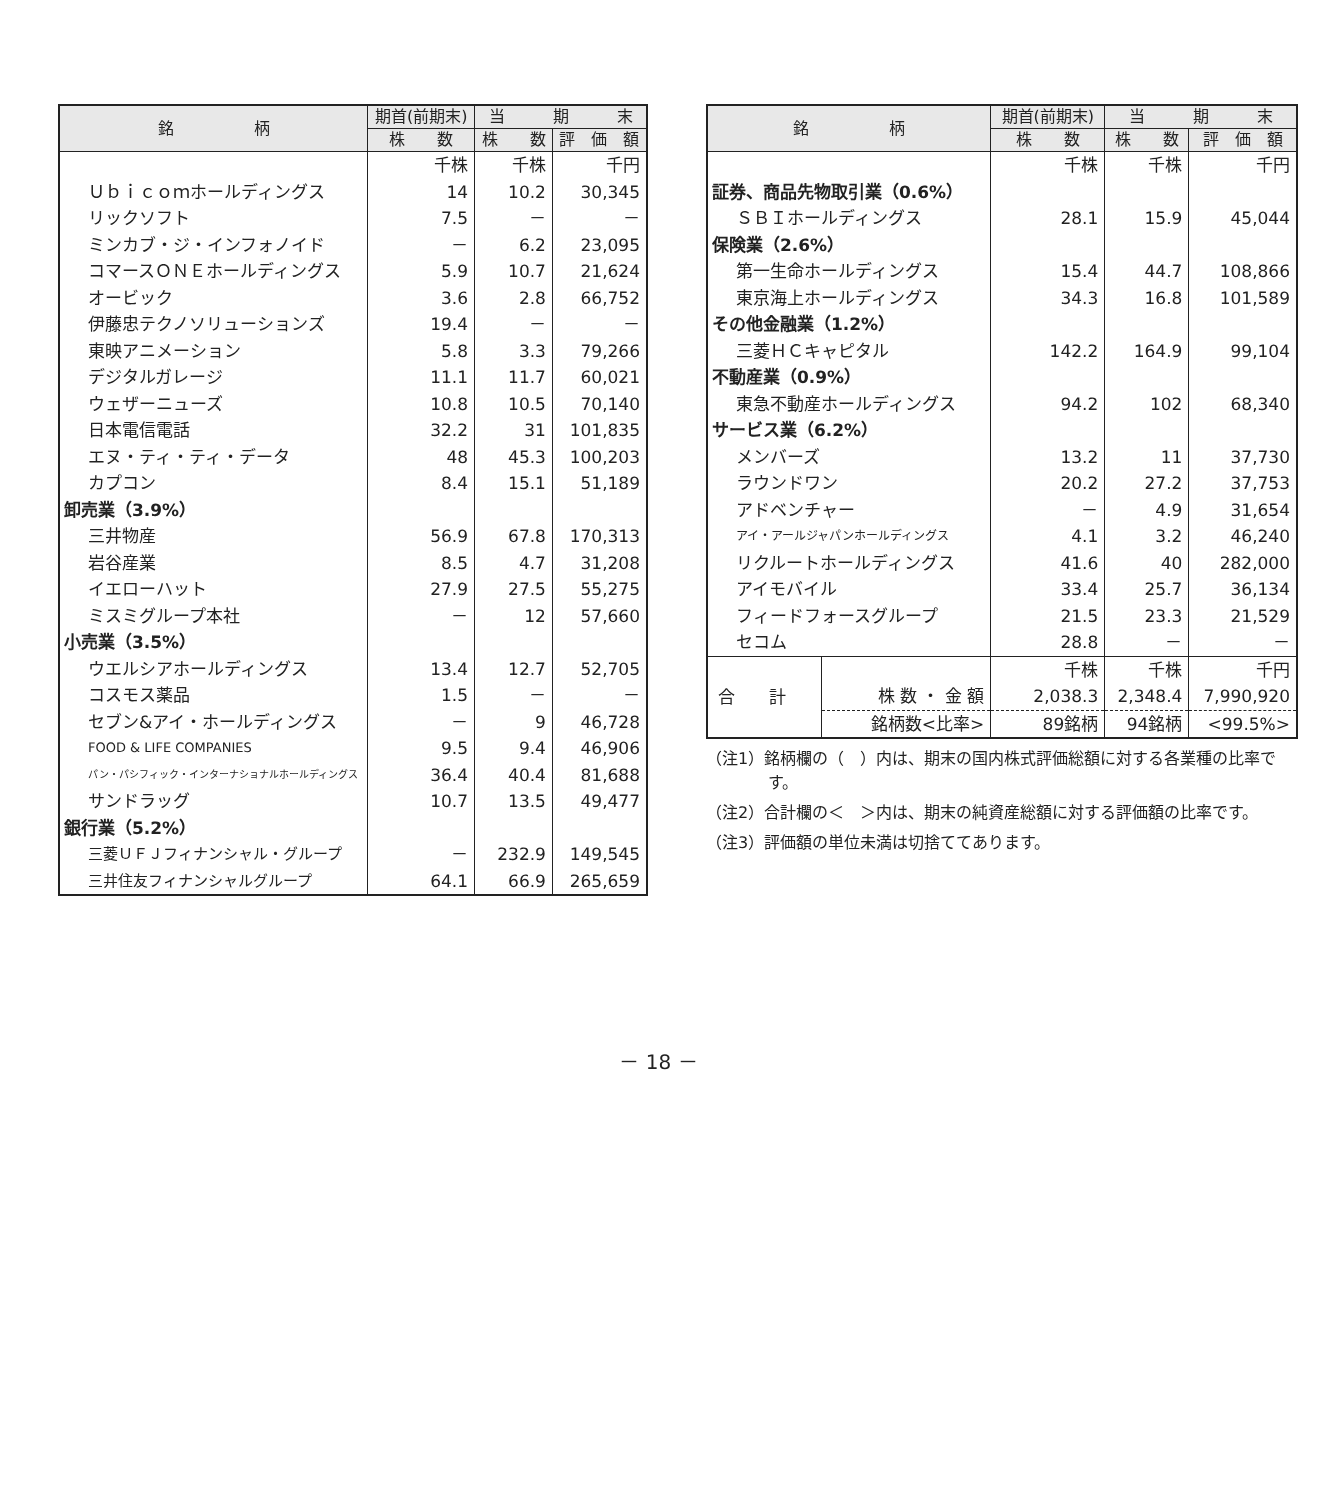| 銘 柄 | 期首(前期末) | 当 期 末 | |
| --- | --- | --- | --- |
| | 株 数 | 株 数 | 評 価 額 |
| | 千株 | 千株 | 千円 |
| Ｕｂｉｃｏｍホールディングス | 14 | 10.2 | 30,345 |
| リックソフト | 7.5 | － | － |
| ミンカブ・ジ・インフォノイド | － | 6.2 | 23,095 |
| コマースＯＮＥホールディングス | 5.9 | 10.7 | 21,624 |
| オービック | 3.6 | 2.8 | 66,752 |
| 伊藤忠テクノソリューションズ | 19.4 | － | － |
| 東映アニメーション | 5.8 | 3.3 | 79,266 |
| デジタルガレージ | 11.1 | 11.7 | 60,021 |
| ウェザーニューズ | 10.8 | 10.5 | 70,140 |
| 日本電信電話 | 32.2 | 31 | 101,835 |
| エヌ・ティ・ティ・データ | 48 | 45.3 | 100,203 |
| カプコン | 8.4 | 15.1 | 51,189 |
| 卸売業（3.9%） | | | |
| 三井物産 | 56.9 | 67.8 | 170,313 |
| 岩谷産業 | 8.5 | 4.7 | 31,208 |
| イエローハット | 27.9 | 27.5 | 55,275 |
| ミスミグループ本社 | － | 12 | 57,660 |
| 小売業（3.5%） | | | |
| ウエルシアホールディングス | 13.4 | 12.7 | 52,705 |
| コスモス薬品 | 1.5 | － | － |
| セブン&アイ・ホールディングス | － | 9 | 46,728 |
| FOOD & LIFE COMPANIES | 9.5 | 9.4 | 46,906 |
| パン・パシフィック・インターナショナルホールディングス | 36.4 | 40.4 | 81,688 |
| サンドラッグ | 10.7 | 13.5 | 49,477 |
| 銀行業（5.2%） | | | |
| 三菱ＵＦＪフィナンシャル・グループ | － | 232.9 | 149,545 |
| 三井住友フィナンシャルグループ | 64.1 | 66.9 | 265,659 |
| 銘 柄 | | 期首(前期末) | 当 期 末 | |
| --- | --- | --- | --- | --- |
| | | 株 数 | 株 数 | 評 価 額 |
| | | 千株 | 千株 | 千円 |
| 証券、商品先物取引業（0.6%） | | | | |
| ＳＢＩホールディングス | | 28.1 | 15.9 | 45,044 |
| 保険業（2.6%） | | | | |
| 第一生命ホールディングス | | 15.4 | 44.7 | 108,866 |
| 東京海上ホールディングス | | 34.3 | 16.8 | 101,589 |
| その他金融業（1.2%） | | | | |
| 三菱ＨＣキャピタル | | 142.2 | 164.9 | 99,104 |
| 不動産業（0.9%） | | | | |
| 東急不動産ホールディングス | | 94.2 | 102 | 68,340 |
| サービス業（6.2%） | | | | |
| メンバーズ | | 13.2 | 11 | 37,730 |
| ラウンドワン | | 20.2 | 27.2 | 37,753 |
| アドベンチャー | | － | 4.9 | 31,654 |
| アイ・アールジャパンホールディングス | | 4.1 | 3.2 | 46,240 |
| リクルートホールディングス | | 41.6 | 40 | 282,000 |
| アイモバイル | | 33.4 | 25.7 | 36,134 |
| フィードフォースグループ | | 21.5 | 23.3 | 21,529 |
| セコム | | 28.8 | － | － |
| 合 計 | | 千株 | 千株 | 千円 |
| | 株 数 ・ 金 額 | 2,038.3 | 2,348.4 | 7,990,920 |
| | 銘柄数<比率> | 89銘柄 | 94銘柄 | <99.5%> |
（注1）銘柄欄の（　）内は、期末の国内株式評価総額に対する各業種の比率です。
（注2）合計欄の＜　＞内は、期末の純資産総額に対する評価額の比率です。
（注3）評価額の単位未満は切捨ててあります。
－ 18 －